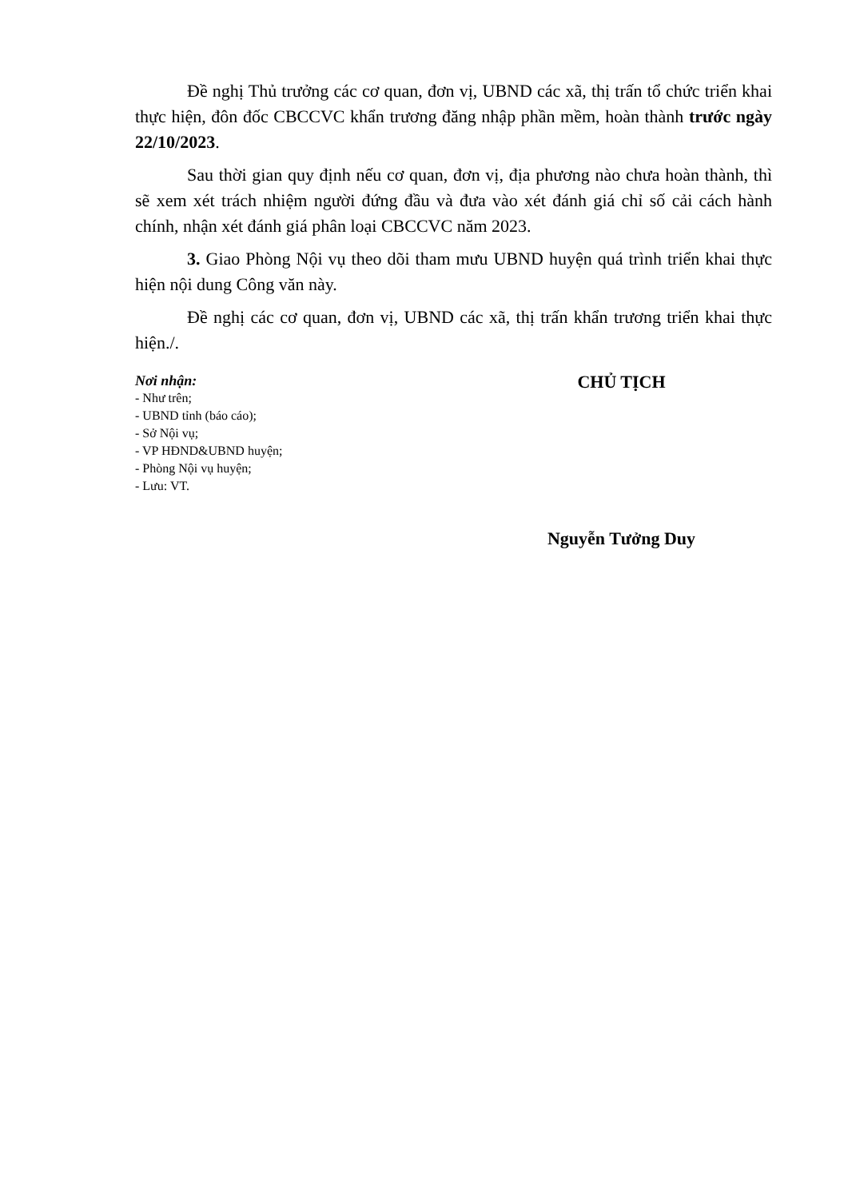Đề nghị Thủ trưởng các cơ quan, đơn vị, UBND các xã, thị trấn tổ chức triển khai thực hiện, đôn đốc CBCCVC khẩn trương đăng nhập phần mềm, hoàn thành trước ngày 22/10/2023.
Sau thời gian quy định nếu cơ quan, đơn vị, địa phương nào chưa hoàn thành, thì sẽ xem xét trách nhiệm người đứng đầu và đưa vào xét đánh giá chỉ số cải cách hành chính, nhận xét đánh giá phân loại CBCCVC năm 2023.
3. Giao Phòng Nội vụ theo dõi tham mưu UBND huyện quá trình triển khai thực hiện nội dung Công văn này.
Đề nghị các cơ quan, đơn vị, UBND các xã, thị trấn khẩn trương triển khai thực hiện./.
Nơi nhận:
- Như trên;
- UBND tỉnh (báo cáo);
- Sở Nội vụ;
- VP HĐND&UBND huyện;
- Phòng Nội vụ huyện;
- Lưu: VT.
CHỦ TỊCH
Nguyễn Tưởng Duy